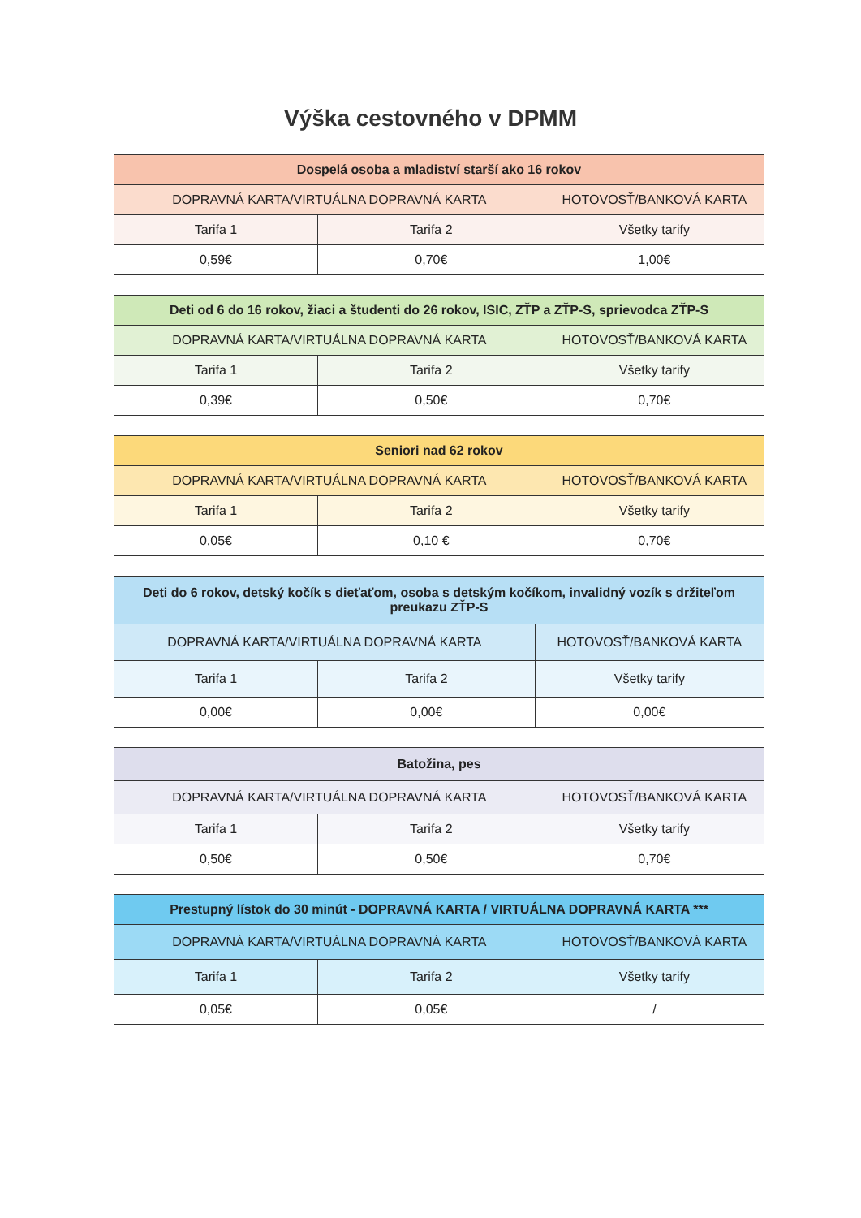Výška cestovného v DPMM
| Dospelá osoba a mladiství starší ako 16 rokov | | |
| --- | --- | --- |
| DOPRAVNÁ KARTA/VIRTUÁLNA DOPRAVNÁ KARTA | | HOTOVOSŤ/BANKOVÁ KARTA |
| Tarifa 1 | Tarifa 2 | Všetky tarify |
| 0,59€ | 0,70€ | 1,00€ |
| Deti od 6 do 16 rokov, žiaci a študenti do 26 rokov, ISIC, ZŤP a ZŤP-S, sprievodca ZŤP-S | | |
| --- | --- | --- |
| DOPRAVNÁ KARTA/VIRTUÁLNA DOPRAVNÁ KARTA | | HOTOVOSŤ/BANKOVÁ KARTA |
| Tarifa 1 | Tarifa 2 | Všetky tarify |
| 0,39€ | 0,50€ | 0,70€ |
| Seniori nad 62 rokov | | |
| --- | --- | --- |
| DOPRAVNÁ KARTA/VIRTUÁLNA DOPRAVNÁ KARTA | | HOTOVOSŤ/BANKOVÁ KARTA |
| Tarifa 1 | Tarifa 2 | Všetky tarify |
| 0,05€ | 0,10 € | 0,70€ |
| Deti do 6 rokov, detský kočík s dieťaťom, osoba s detským kočíkom, invalidný vozík s držiteľom preukazu ZŤP-S | | |
| --- | --- | --- |
| DOPRAVNÁ KARTA/VIRTUÁLNA DOPRAVNÁ KARTA | | HOTOVOSŤ/BANKOVÁ KARTA |
| Tarifa 1 | Tarifa 2 | Všetky tarify |
| 0,00€ | 0,00€ | 0,00€ |
| Batožina, pes | | |
| --- | --- | --- |
| DOPRAVNÁ KARTA/VIRTUÁLNA DOPRAVNÁ KARTA | | HOTOVOSŤ/BANKOVÁ KARTA |
| Tarifa 1 | Tarifa 2 | Všetky tarify |
| 0,50€ | 0,50€ | 0,70€ |
| Prestupný lístok do 30 minút - DOPRAVNÁ KARTA / VIRTUÁLNA DOPRAVNÁ KARTA *** | | |
| --- | --- | --- |
| DOPRAVNÁ KARTA/VIRTUÁLNA DOPRAVNÁ KARTA | | HOTOVOSŤ/BANKOVÁ KARTA |
| Tarifa 1 | Tarifa 2 | Všetky tarify |
| 0,05€ | 0,05€ | / |